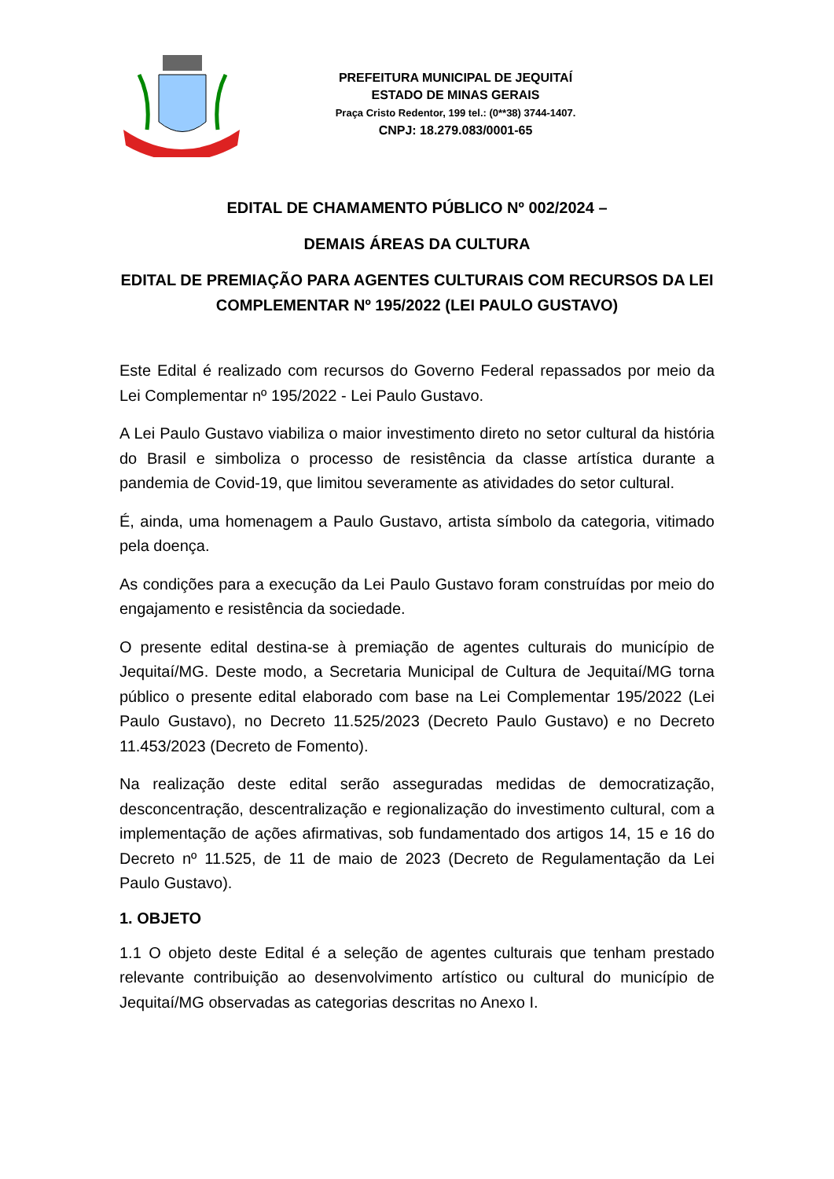PREFEITURA MUNICIPAL DE JEQUITAÍ
ESTADO DE MINAS GERAIS
Praça Cristo Redentor, 199 tel.: (0**38) 3744-1407.
CNPJ: 18.279.083/0001-65
EDITAL DE CHAMAMENTO PÚBLICO Nº 002/2024 –
DEMAIS ÁREAS DA CULTURA
EDITAL DE PREMIAÇÃO PARA AGENTES CULTURAIS COM RECURSOS DA LEI COMPLEMENTAR Nº 195/2022 (LEI PAULO GUSTAVO)
Este Edital é realizado com recursos do Governo Federal repassados por meio da Lei Complementar nº 195/2022 - Lei Paulo Gustavo.
A Lei Paulo Gustavo viabiliza o maior investimento direto no setor cultural da história do Brasil e simboliza o processo de resistência da classe artística durante a pandemia de Covid-19, que limitou severamente as atividades do setor cultural.
É, ainda, uma homenagem a Paulo Gustavo, artista símbolo da categoria, vitimado pela doença.
As condições para a execução da Lei Paulo Gustavo foram construídas por meio do engajamento e resistência da sociedade.
O presente edital destina-se à premiação de agentes culturais do município de Jequitaí/MG. Deste modo, a Secretaria Municipal de Cultura de Jequitaí/MG torna público o presente edital elaborado com base na Lei Complementar 195/2022 (Lei Paulo Gustavo), no Decreto 11.525/2023 (Decreto Paulo Gustavo) e no Decreto 11.453/2023 (Decreto de Fomento).
Na realização deste edital serão asseguradas medidas de democratização, desconcentração, descentralização e regionalização do investimento cultural, com a implementação de ações afirmativas, sob fundamentado dos artigos 14, 15 e 16 do Decreto nº 11.525, de 11 de maio de 2023 (Decreto de Regulamentação da Lei Paulo Gustavo).
1. OBJETO
1.1 O objeto deste Edital é a seleção de agentes culturais que tenham prestado relevante contribuição ao desenvolvimento artístico ou cultural do município de Jequitaí/MG observadas as categorias descritas no Anexo I.